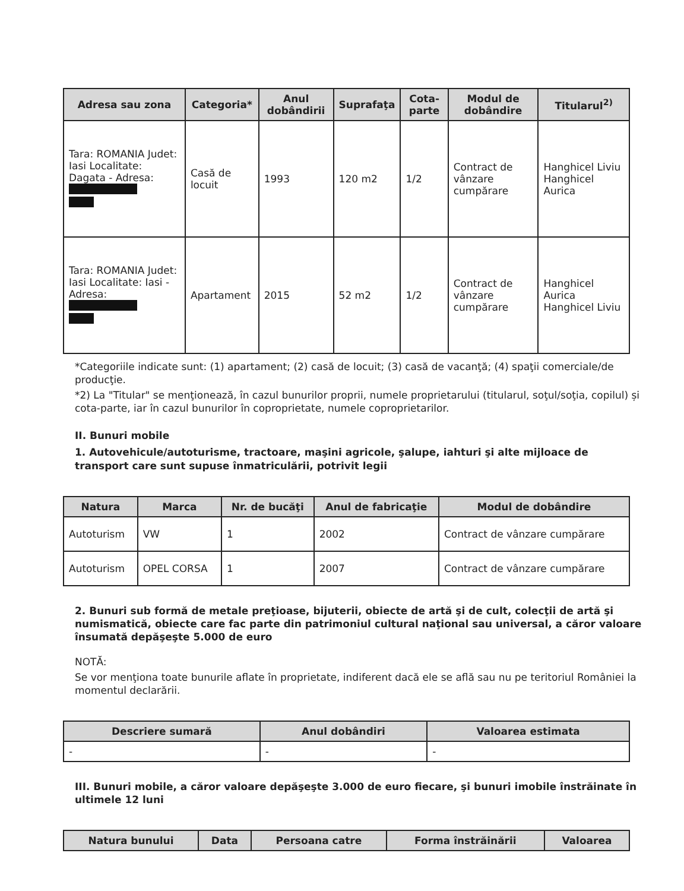| Adresa sau zona | Categoria* | Anul dobândirii | Suprafaţa | Cota-parte | Modul de dobândire | Titularul<sup>2)</sup> |
| --- | --- | --- | --- | --- | --- | --- |
| Tara: ROMANIA Judet: Iasi Localitate: Dagata - Adresa: | Casă de locuit | 1993 | 120 m2 | 1/2 | Contract de vânzare cumpărare | Hanghicel Liviu Hanghicel Aurica |
| Tara: ROMANIA Judet: Iasi Localitate: Iasi - Adresa: | Apartament | 2015 | 52 m2 | 1/2 | Contract de vânzare cumpărare | Hanghicel Aurica Hanghicel Liviu |
*Categoriile indicate sunt: (1) apartament; (2) casă de locuit; (3) casă de vacanţă; (4) spaţii comerciale/de producţie.
*2) La "Titular" se menţionează, în cazul bunurilor proprii, numele proprietarului (titularul, soţul/soţia, copilul) și cota-parte, iar în cazul bunurilor în coproprietate, numele coproprietarilor.
II. Bunuri mobile
1. Autovehicule/autoturisme, tractoare, maşini agricole, şalupe, iahturi şi alte mijloace de transport care sunt supuse înmatriculării, potrivit legii
| Natura | Marca | Nr. de bucăţi | Anul de fabricaţie | Modul de dobândire |
| --- | --- | --- | --- | --- |
| Autoturism | VW | 1 | 2002 | Contract de vânzare cumpărare |
| Autoturism | OPEL CORSA | 1 | 2007 | Contract de vânzare cumpărare |
2. Bunuri sub formă de metale preţioase, bijuterii, obiecte de artă şi de cult, colecţii de artă şi numismatică, obiecte care fac parte din patrimoniul cultural naţional sau universal, a căror valoare însumată depăşeşte 5.000 de euro
NOTĂ:
Se vor menţiona toate bunurile aflate în proprietate, indiferent dacă ele se află sau nu pe teritoriul României la momentul declarării.
| Descriere sumară | Anul dobândiri | Valoarea estimata |
| --- | --- | --- |
| - | - | - |
III. Bunuri mobile, a căror valoare depăşeşte 3.000 de euro fiecare, şi bunuri imobile înstrăinate în ultimele 12 luni
| Natura bunului | Data | Persoana catre | Forma înstrăinării | Valoarea |
| --- | --- | --- | --- | --- |